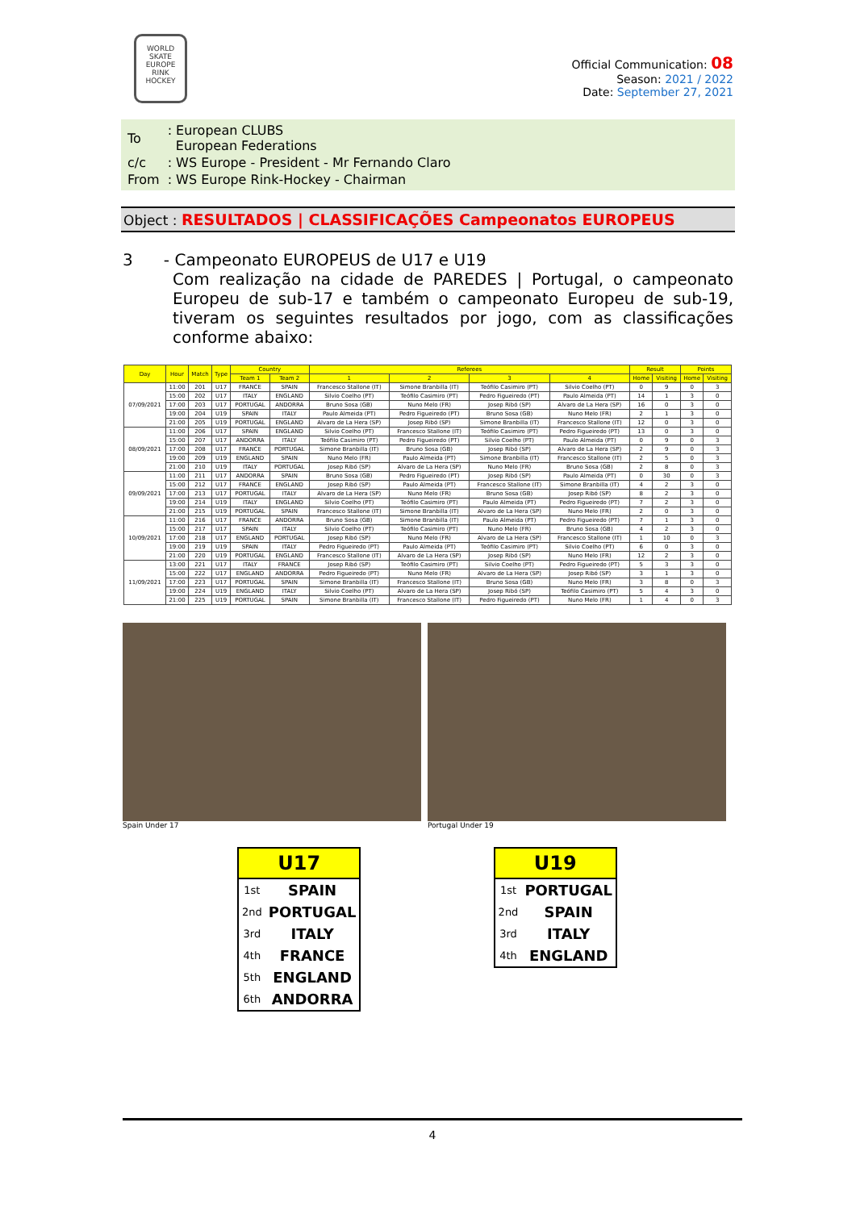WORLD SKATE EUROPE
RINK HOCKEY
Official Communication: 08
Season: 2021 / 2022
Date: September 27, 2021
| To | : European CLUBS European Federations |
| c/c | : WS Europe - President - Mr Fernando Claro |
| From | : WS Europe Rink-Hockey - Chairman |
Object : RESULTADOS | CLASSIFICAÇÕES Campeonatos EUROPEUS
3 - Campeonato EUROPEUS de U17 e U19
Com realização na cidade de PAREDES | Portugal, o campeonato Europeu de sub-17 e também o campeonato Europeu de sub-19, tiveram os seguintes resultados por jogo, com as classificações conforme abaixo:
| Day | Hour | Match | Type | Country | | Referees | | | | Result | | Points | |
| --- | --- | --- | --- | --- | --- | --- | --- | --- | --- | --- | --- | --- | --- |
| | | | | Team 1 | Team 2 | 1 | 2 | 3 | 4 | Home | Visiting | Home | Visiting |
| 07/09/2021 | 11:00 | 201 | U17 | FRANCE | SPAIN | Francesco Stallone (IT) | Simone Branbilla (IT) | Teófilo Casimiro (PT) | Silvio Coelho (PT) | 0 | 9 | 0 | 3 |
| | 15:00 | 202 | U17 | ITALY | ENGLAND | Silvio Coelho (PT) | Teófilo Casimiro (PT) | Pedro Figueiredo (PT) | Paulo Almeida (PT) | 14 | 1 | 3 | 0 |
| | 17:00 | 203 | U17 | PORTUGAL | ANDORRA | Bruno Sosa (GB) | Nuno Melo (FR) | Josep Ribó (SP) | Alvaro de La Hera (SP) | 16 | 0 | 3 | 0 |
| | 19:00 | 204 | U19 | SPAIN | ITALY | Paulo Almeida (PT) | Pedro Figueiredo (PT) | Bruno Sosa (GB) | Nuno Melo (FR) | 2 | 1 | 3 | 0 |
| | 21:00 | 205 | U19 | PORTUGAL | ENGLAND | Alvaro de La Hera (SP) | Josep Ribó (SP) | Simone Branbilla (IT) | Francesco Stallone (IT) | 12 | 0 | 3 | 0 |
| 08/09/2021 | 11:00 | 206 | U17 | SPAIN | ENGLAND | Silvio Coelho (PT) | Francesco Stallone (IT) | Teófilo Casimiro (PT) | Pedro Figueiredo (PT) | 13 | 0 | 3 | 0 |
| | 15:00 | 207 | U17 | ANDORRA | ITALY | Teófilo Casimiro (PT) | Pedro Figueiredo (PT) | Silvio Coelho (PT) | Paulo Almeida (PT) | 0 | 9 | 0 | 3 |
| | 17:00 | 208 | U17 | FRANCE | PORTUGAL | Simone Branbilla (IT) | Bruno Sosa (GB) | Josep Ribó (SP) | Alvaro de La Hera (SP) | 2 | 9 | 0 | 3 |
| | 19:00 | 209 | U19 | ENGLAND | SPAIN | Nuno Melo (FR) | Paulo Almeida (PT) | Simone Branbilla (IT) | Francesco Stallone (IT) | 2 | 5 | 0 | 3 |
| | 21:00 | 210 | U19 | ITALY | PORTUGAL | Josep Ribó (SP) | Alvaro de La Hera (SP) | Nuno Melo (FR) | Bruno Sosa (GB) | 2 | 8 | 0 | 3 |
| 09/09/2021 | 11:00 | 211 | U17 | ANDORRA | SPAIN | Bruno Sosa (GB) | Pedro Figueiredo (PT) | Josep Ribó (SP) | Paulo Almeida (PT) | 0 | 30 | 0 | 3 |
| | 15:00 | 212 | U17 | FRANCE | ENGLAND | Josep Ribó (SP) | Paulo Almeida (PT) | Francesco Stallone (IT) | Simone Branbilla (IT) | 4 | 2 | 3 | 0 |
| | 17:00 | 213 | U17 | PORTUGAL | ITALY | Alvaro de La Hera (SP) | Nuno Melo (FR) | Bruno Sosa (GB) | Josep Ribó (SP) | 8 | 2 | 3 | 0 |
| | 19:00 | 214 | U19 | ITALY | ENGLAND | Silvio Coelho (PT) | Teófilo Casimiro (PT) | Paulo Almeida (PT) | Pedro Figueiredo (PT) | 7 | 2 | 3 | 0 |
| | 21:00 | 215 | U19 | PORTUGAL | SPAIN | Francesco Stallone (IT) | Simone Branbilla (IT) | Alvaro de La Hera (SP) | Nuno Melo (FR) | 2 | 0 | 3 | 0 |
| 10/09/2021 | 11:00 | 216 | U17 | FRANCE | ANDORRA | Bruno Sosa (GB) | Simone Branbilla (IT) | Paulo Almeida (PT) | Pedro Figueiredo (PT) | 7 | 1 | 3 | 0 |
| | 15:00 | 217 | U17 | SPAIN | ITALY | Silvio Coelho (PT) | Teófilo Casimiro (PT) | Nuno Melo (FR) | Bruno Sosa (GB) | 4 | 2 | 3 | 0 |
| | 17:00 | 218 | U17 | ENGLAND | PORTUGAL | Josep Ribó (SP) | Nuno Melo (FR) | Alvaro de La Hera (SP) | Francesco Stallone (IT) | 1 | 10 | 0 | 3 |
| | 19:00 | 219 | U19 | SPAIN | ITALY | Pedro Figueiredo (PT) | Paulo Almeida (PT) | Teófilo Casimiro (PT) | Silvio Coelho (PT) | 6 | 0 | 3 | 0 |
| | 21:00 | 220 | U19 | PORTUGAL | ENGLAND | Francesco Stallone (IT) | Alvaro de La Hera (SP) | Josep Ribó (SP) | Nuno Melo (FR) | 12 | 2 | 3 | 0 |
| 11/09/2021 | 13:00 | 221 | U17 | ITALY | FRANCE | Josep Ribó (SP) | Teófilo Casimiro (PT) | Silvio Coelho (PT) | Pedro Figueiredo (PT) | 5 | 3 | 3 | 0 |
| | 15:00 | 222 | U17 | ENGLAND | ANDORRA | Pedro Figueiredo (PT) | Nuno Melo (FR) | Alvaro de La Hera (SP) | Josep Ribó (SP) | 3 | 1 | 3 | 0 |
| | 17:00 | 223 | U17 | PORTUGAL | SPAIN | Simone Branbilla (IT) | Francesco Stallone (IT) | Bruno Sosa (GB) | Nuno Melo (FR) | 3 | 8 | 0 | 3 |
| | 19:00 | 224 | U19 | ENGLAND | ITALY | Silvio Coelho (PT) | Alvaro de La Hera (SP) | Josep Ribó (SP) | Teófilo Casimiro (PT) | 5 | 4 | 3 | 0 |
| | 21:00 | 225 | U19 | PORTUGAL | SPAIN | Simone Branbilla (IT) | Francesco Stallone (IT) | Pedro Figueiredo (PT) | Nuno Melo (FR) | 1 | 4 | 0 | 3 |
Spain Under 17 Portugal Under 19
| U17 | |
| --- | --- |
| 1st | SPAIN |
| 2nd | PORTUGAL |
| 3rd | ITALY |
| 4th | FRANCE |
| 5th | ENGLAND |
| 6th | ANDORRA |
| U19 | |
| --- | --- |
| 1st | PORTUGAL |
| 2nd | SPAIN |
| 3rd | ITALY |
| 4th | ENGLAND |
4